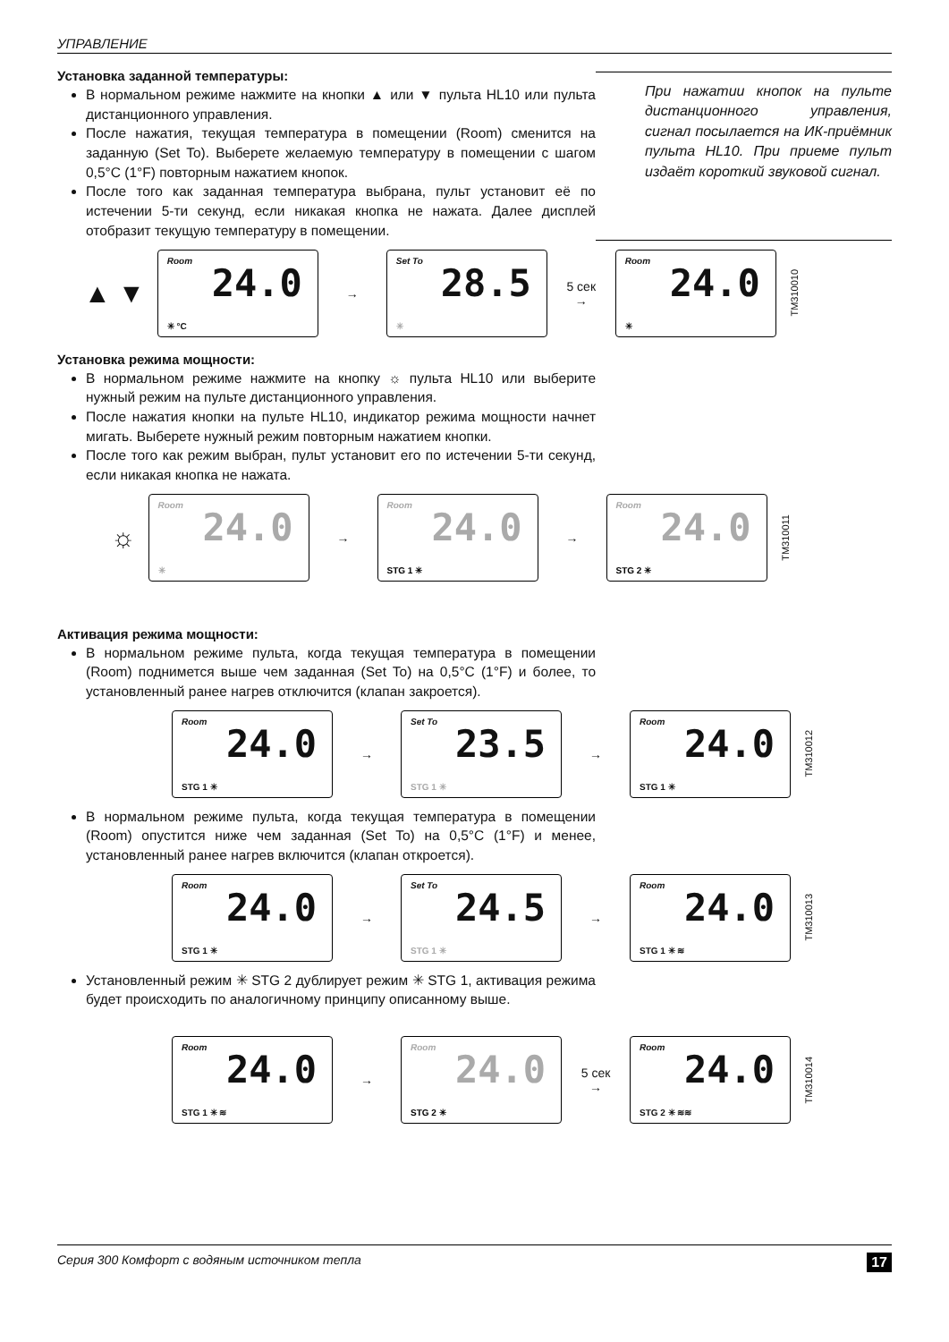УПРАВЛЕНИЕ
Установка заданной температуры:
В нормальном режиме нажмите на кнопки ▲ или ▼ пульта HL10 или пульта дистанционного управления.
После нажатия, текущая температура в помещении (Room) сменится на заданную (Set To). Выберете желаемую температуру в помещении с шагом 0,5°C (1°F) повторным нажатием кнопок.
После того как заданная температура выбрана, пульт установит её по истечении 5-ти секунд, если никакая кнопка не нажата. Далее дисплей отобразит текущую температуру в помещении.
При нажатии кнопок на пульте дистанционного управления, сигнал посылается на ИК-приёмник пульта HL10. При приеме пульт издаёт короткий звуковой сигнал.
▲ ▼
Room
24.0
✳ °C
→
Set To
28.5
✳
5 сек →
Room
24.0
✳
TM310010
Установка режима мощности:
В нормальном режиме нажмите на кнопку ☼ пульта HL10 или выберите нужный режим на пульте дистанционного управления.
После нажатия кнопки на пульте HL10, индикатор режима мощности начнет мигать. Выберете нужный режим повторным нажатием кнопки.
После того как режим выбран, пульт установит его по истечении 5-ти секунд, если никакая кнопка не нажата.
☼
Room
24.0
✳
→
Room
24.0
STG 1 ✳
→
Room
24.0
STG 2 ✳
TM310011
Активация режима мощности:
В нормальном режиме пульта, когда текущая температура в помещении (Room) поднимется выше чем заданная (Set To) на 0,5°C (1°F) и более, то установленный ранее нагрев отключится (клапан закроется).
Room
24.0
STG 1 ✳
→
Set To
23.5
STG 1 ✳
→
Room
24.0
STG 1 ✳
TM310012
В нормальном режиме пульта, когда текущая температура в помещении (Room) опустится ниже чем заданная (Set To) на 0,5°C (1°F) и менее, установленный ранее нагрев включится (клапан откроется).
Room
24.0
STG 1 ✳
→
Set To
24.5
STG 1 ✳
→
Room
24.0
STG 1 ✳ ≋
TM310013
Установленный режим ✳ STG 2 дублирует режим ✳ STG 1, активация режима будет происходить по аналогичному принципу описанному выше.
Room
24.0
STG 1 ✳ ≋
→
Room
24.0
STG 2 ✳
5 сек →
Room
24.0
STG 2 ✳ ≋≋
TM310014
Серия 300 Комфорт с водяным источником тепла 17